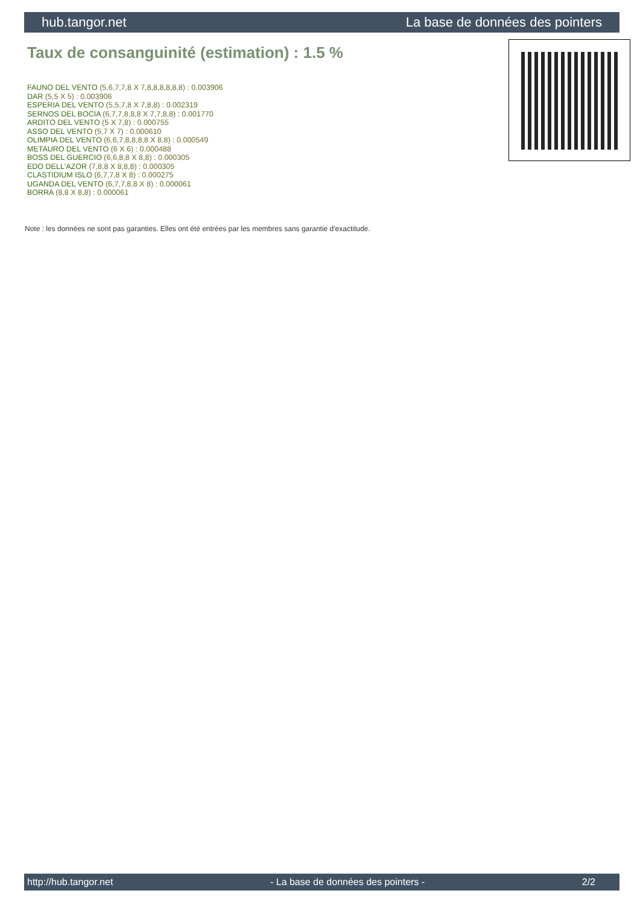hub.tangor.net La base de données des pointers
Taux de consanguinité (estimation) : 1.5 %
FAUNO DEL VENTO (5,6,7,7,8 X 7,8,8,8,8,8,8) : 0.003906
DAR (5,5 X 5) : 0.003906
ESPERIA DEL VENTO (5,5,7,8 X 7,8,8) : 0.002319
SERNOS DEL BOCIA (6,7,7,8,8,8 X 7,7,8,8) : 0.001770
ARDITO DEL VENTO (5 X 7,8) : 0.000755
ASSO DEL VENTO (5,7 X 7) : 0.000610
OLIMPIA DEL VENTO (6,6,7,8,8,8,8 X 8,8) : 0.000549
METAURO DEL VENTO (6 X 6) : 0.000488
BOSS DEL GUERCIO (6,6,8,8 X 8,8) : 0.000305
EDO DELL'AZOR (7,8,8 X 8,8,8) : 0.000305
CLASTIDIUM ISLO (6,7,7,8 X 8) : 0.000275
UGANDA DEL VENTO (6,7,7,8,8 X 8) : 0.000061
BORRA (8,8 X 8,8) : 0.000061
Note : les données ne sont pas garanties. Elles ont été entrées par les membres sans garantie d'exactitude.
http://hub.tangor.net - La base de données des pointers - 2/2